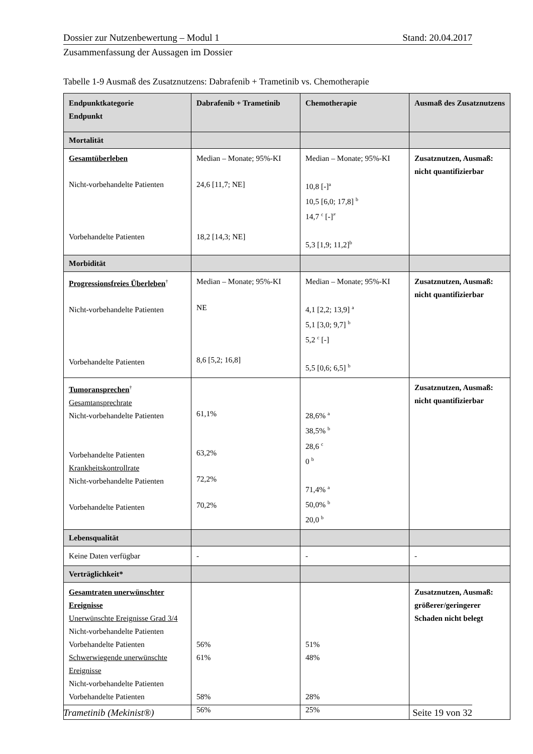Dossier zur Nutzenbewertung – Modul 1 Stand: 20.04.2017
Zusammenfassung der Aussagen im Dossier
Tabelle 1-9 Ausmaß des Zusatznutzens: Dabrafenib + Trametinib vs. Chemotherapie
| Endpunktkategorie Endpunkt | Dabrafenib + Trametinib | Chemotherapie | Ausmaß des Zusatznutzens |
| --- | --- | --- | --- |
| Mortalität | | | |
| Gesamtüberleben Nicht-vorbehandelte Patienten Vorbehandelte Patienten | Median – Monate; 95%-KI 24,6 [11,7; NE] 18,2 [14,3; NE] | Median – Monate; 95%-KI 10,8 [-]<sup>a</sup> 10,5 [6,0; 17,8] <sup>b</sup> 14,7 <sup>c</sup> [-]<sup>≠</sup> 5,3 [1,9; 11,2]<sup>b</sup> | Zusatznutzen, Ausmaß: nicht quantifizierbar |
| Morbidität | | | |
| Progressionsfreies Überleben<sup>†</sup> Nicht-vorbehandelte Patienten Vorbehandelte Patienten | Median – Monate; 95%-KI NE 8,6 [5,2; 16,8] | Median – Monate; 95%-KI 4,1 [2,2; 13,9] <sup>a</sup> 5,1 [3,0; 9,7] <sup>b</sup> 5,2 <sup>c</sup> [-] 5,5 [0,6; 6,5] <sup>b</sup> | Zusatznutzen, Ausmaß: nicht quantifizierbar |
| Tumoransprechen<sup>†</sup> Gesamtansprechrate Nicht-vorbehandelte Patienten Vorbehandelte Patienten Krankheitskontrollrate Nicht-vorbehandelte Patienten Vorbehandelte Patienten | 61,1% 63,2% 72,2% 70,2% | 28,6% <sup>a</sup> 38,5% <sup>b</sup> 28,6 <sup>c</sup> 0 <sup>b</sup> 71,4% <sup>a</sup> 50,0% <sup>b</sup> 20,0 <sup>b</sup> | Zusatznutzen, Ausmaß: nicht quantifizierbar |
| Lebensqualität | | | |
| Keine Daten verfügbar | - | - | - |
| Verträglichkeit* | | | |
| Gesamtraten unerwünschter Ereignisse Unerwünschte Ereignisse Grad 3/4 Nicht-vorbehandelte Patienten Vorbehandelte Patienten Schwerwiegende unerwünschte Ereignisse Nicht-vorbehandelte Patienten Vorbehandelte Patienten | 56% 61% 58% 56% | 51% 48% 28% 25% | Zusatznutzen, Ausmaß: größerer/geringerer Schaden nicht belegt |
Trametinib (Mekinist®) Seite 19 von 32